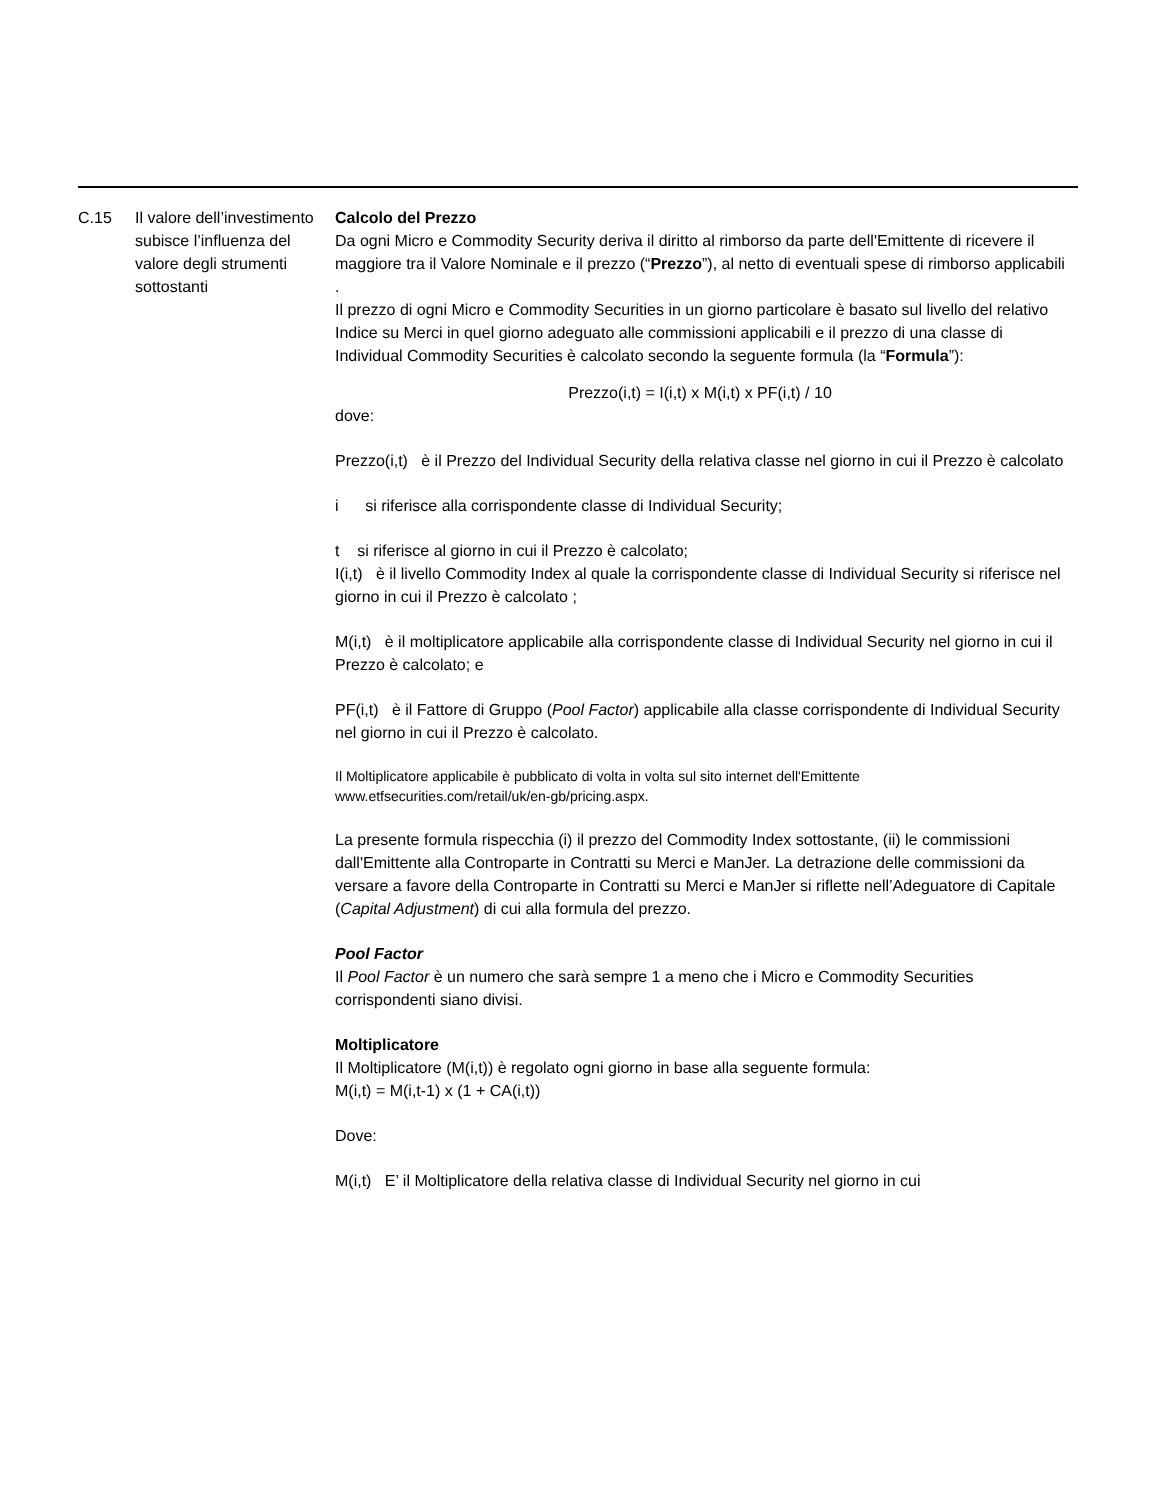| C.15 | Il valore dell’investimento subisce l’influenza del valore degli strumenti sottostanti | Calcolo del Prezzo Da ogni Micro e Commodity Security deriva il diritto al rimborso da parte dell'Emittente di ricevere il maggiore tra il Valore Nominale e il prezzo (“ Prezzo ”), al netto di eventuali spese di rimborso applicabili . Il prezzo di ogni Micro e Commodity Securities in un giorno particolare è basato sul livello del relativo Indice su Merci in quel giorno adeguato alle commissioni applicabili e il prezzo di una classe di Individual Commodity Securities è calcolato secondo la seguente formula (la “ Formula ”): Prezzo(i,t) = I(i,t) x M(i,t) x PF(i,t) / 10 dove: Prezzo(i,t) è il Prezzo del Individual Security della relativa classe nel giorno in cui il Prezzo è calcolato i si riferisce alla corrispondente classe di Individual Security; t si riferisce al giorno in cui il Prezzo è calcolato; I(i,t) è il livello Commodity Index al quale la corrispondente classe di Individual Security si riferisce nel giorno in cui il Prezzo è calcolato ; M(i,t) è il moltiplicatore applicabile alla corrispondente classe di Individual Security nel giorno in cui il Prezzo è calcolato; e PF(i,t) è il Fattore di Gruppo ( Pool Factor ) applicabile alla classe corrispondente di Individual Security nel giorno in cui il Prezzo è calcolato. Il Moltiplicatore applicabile è pubblicato di volta in volta sul sito internet dell'Emittente www.etfsecurities.com/retail/uk/en-gb/pricing.aspx. La presente formula rispecchia (i) il prezzo del Commodity Index sottostante, (ii) le commissioni dall'Emittente alla Controparte in Contratti su Merci e ManJer. La detrazione delle commissioni da versare a favore della Controparte in Contratti su Merci e ManJer si riflette nell’Adeguatore di Capitale ( Capital Adjustment ) di cui alla formula del prezzo. Pool Factor Il Pool Factor è un numero che sarà sempre 1 a meno che i Micro e Commodity Securities corrispondenti siano divisi. Moltiplicatore Il Moltiplicatore (M(i,t)) è regolato ogni giorno in base alla seguente formula: M(i,t) = M(i,t-1) x (1 + CA(i,t)) Dove: M(i,t) E’ il Moltiplicatore della relativa classe di Individual Security nel giorno in cui |